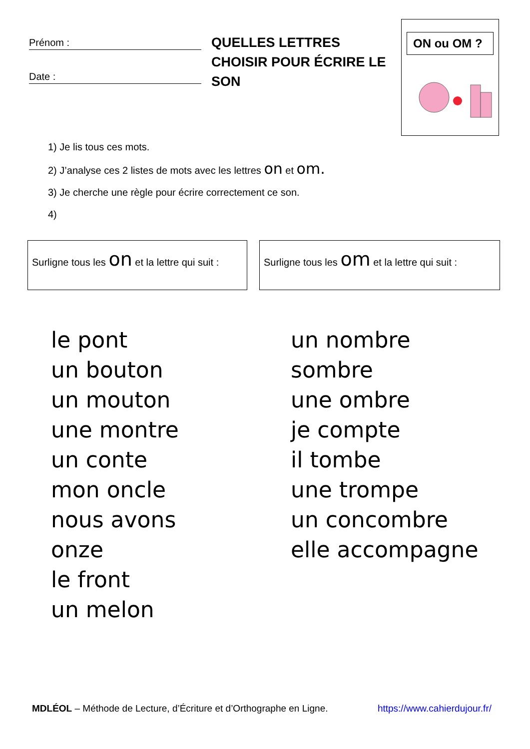Prénom :
Date :
QUELLES LETTRES CHOISIR POUR ÉCRIRE LE SON
ON ou OM ?
1) Je lis tous ces mots.
2) J’analyse ces 2 listes de mots avec les lettres on et om.
3) Je cherche une règle pour écrire correctement ce son.
4)
Surligne tous les on et la lettre qui suit :
Surligne tous les om et la lettre qui suit :
le pont
un bouton
un mouton
une montre
un conte
mon oncle
nous avons
onze
le front
un melon
un nombre
sombre
une ombre
je compte
il tombe
une trompe
un concombre
elle accompagne
MDLÉOL – Méthode de Lecture, d’Écriture et d’Orthographe en Ligne. https://www.cahierdujour.fr/